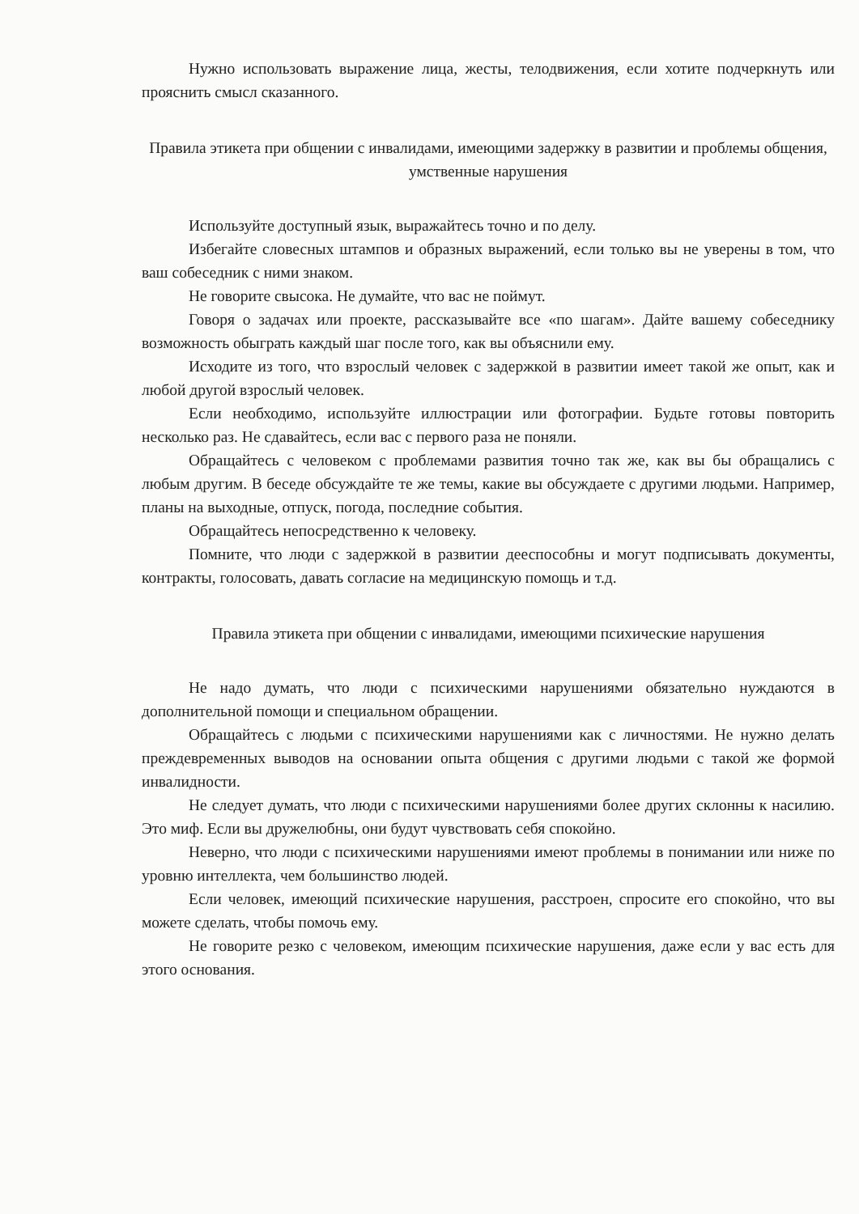Нужно использовать выражение лица, жесты, телодвижения, если хотите подчеркнуть или прояснить смысл сказанного.
Правила этикета при общении с инвалидами, имеющими задержку в развитии и проблемы общения, умственные нарушения
Используйте доступный язык, выражайтесь точно и по делу.
Избегайте словесных штампов и образных выражений, если только вы не уверены в том, что ваш собеседник с ними знаком.
Не говорите свысока. Не думайте, что вас не поймут.
Говоря о задачах или проекте, рассказывайте все «по шагам». Дайте вашему собеседнику возможность обыграть каждый шаг после того, как вы объяснили ему.
Исходите из того, что взрослый человек с задержкой в развитии имеет такой же опыт, как и любой другой взрослый человек.
Если необходимо, используйте иллюстрации или фотографии. Будьте готовы повторить несколько раз. Не сдавайтесь, если вас с первого раза не поняли.
Обращайтесь с человеком с проблемами развития точно так же, как вы бы обращались с любым другим. В беседе обсуждайте те же темы, какие вы обсуждаете с другими людьми. Например, планы на выходные, отпуск, погода, последние события.
Обращайтесь непосредственно к человеку.
Помните, что люди с задержкой в развитии дееспособны и могут подписывать документы, контракты, голосовать, давать согласие на медицинскую помощь и т.д.
Правила этикета при общении с инвалидами, имеющими психические нарушения
Не надо думать, что люди с психическими нарушениями обязательно нуждаются в дополнительной помощи и специальном обращении.
Обращайтесь с людьми с психическими нарушениями как с личностями. Не нужно делать преждевременных выводов на основании опыта общения с другими людьми с такой же формой инвалидности.
Не следует думать, что люди с психическими нарушениями более других склонны к насилию. Это миф. Если вы дружелюбны, они будут чувствовать себя спокойно.
Неверно, что люди с психическими нарушениями имеют проблемы в понимании или ниже по уровню интеллекта, чем большинство людей.
Если человек, имеющий психические нарушения, расстроен, спросите его спокойно, что вы можете сделать, чтобы помочь ему.
Не говорите резко с человеком, имеющим психические нарушения, даже если у вас есть для этого основания.